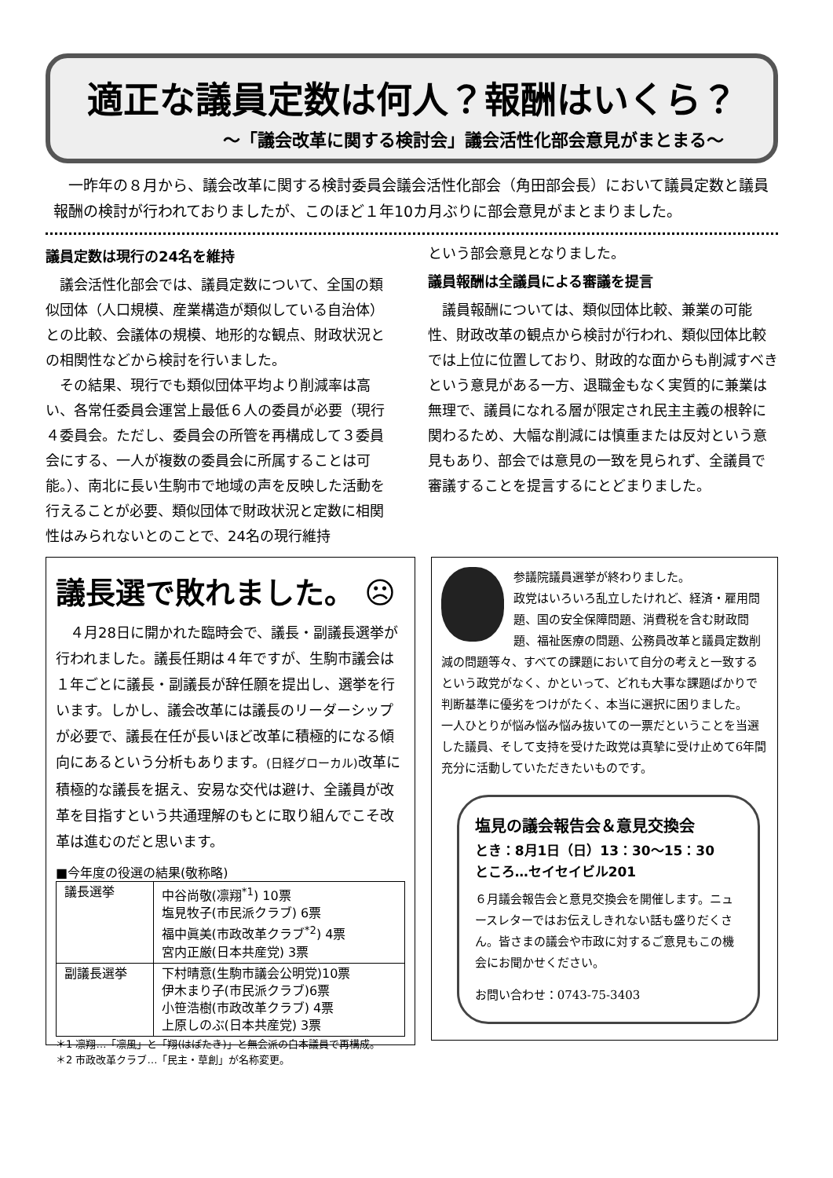適正な議員定数は何人？報酬はいくら？
〜「議会改革に関する検討会」議会活性化部会意見がまとまる〜
一昨年の８月から、議会改革に関する検討委員会議会活性化部会（角田部会長）において議員定数と議員報酬の検討が行われておりましたが、このほど１年10カ月ぶりに部会意見がまとまりました。
議員定数は現行の24名を維持
議会活性化部会では、議員定数について、全国の類似団体（人口規模、産業構造が類似している自治体）との比較、会議体の規模、地形的な観点、財政状況との相関性などから検討を行いました。
その結果、現行でも類似団体平均より削減率は高い、各常任委員会運営上最低６人の委員が必要（現行４委員会。ただし、委員会の所管を再構成して３委員会にする、一人が複数の委員会に所属することは可能。）、南北に長い生駒市で地域の声を反映した活動を行えることが必要、類似団体で財政状況と定数に相関性はみられないとのことで、24名の現行維持
という部会意見となりました。
議員報酬は全議員による審議を提言
議員報酬については、類似団体比較、兼業の可能性、財政改革の観点から検討が行われ、類似団体比較では上位に位置しており、財政的な面からも削減すべきという意見がある一方、退職金もなく実質的に兼業は無理で、議員になれる層が限定され民主主義の根幹に関わるため、大幅な削減には慎重または反対という意見もあり、部会では意見の一致を見られず、全議員で審議することを提言するにとどまりました。
議長選で敗れました。 ☹
４月28日に開かれた臨時会で、議長・副議長選挙が行われました。議長任期は４年ですが、生駒市議会は１年ごとに議長・副議長が辞任願を提出し、選挙を行います。しかし、議会改革には議長のリーダーシップが必要で、議長在任が長いほど改革に積極的になる傾向にあるという分析もあります。(日経グローカル) 改革に積極的な議長を据え、安易な交代は避け、全議員が改革を目指すという共通理解のもとに取り組んでこそ改革は進むのだと思います。
■今年度の役選の結果(敬称略)
| 議長選挙 | 中谷尚敬(凛翔<sup>*1</sup>) 10票 塩見牧子(市民派クラブ) 6票 福中眞美(市政改革クラブ<sup>*2</sup>) 4票 宮内正厳(日本共産党) 3票 |
| 副議長選挙 | 下村晴意(生駒市議会公明党)10票 伊木まり子(市民派クラブ)6票 小笹浩樹(市政改革クラブ) 4票 上原しのぶ(日本共産党) 3票 |
＊1 凛翔…「凛風」と「翔(はばたき)」と無会派の白本議員で再構成。
＊2 市政改革クラブ…「民主・草創」が名称変更。
参議院議員選挙が終わりました。
政党はいろいろ乱立したけれど、経済・雇用問題、国の安全保障問題、消費税を含む財政問題、福祉医療の問題、公務員改革と議員定数削減の問題等々、すべての課題において自分の考えと一致するという政党がなく、かといって、どれも大事な課題ばかりで判断基準に優劣をつけがたく、本当に選択に困りました。
一人ひとりが悩み悩み悩み抜いての一票だということを当選した議員、そして支持を受けた政党は真摯に受け止めて6年間充分に活動していただきたいものです。
塩見の議会報告会＆意見交換会
とき：8月1日（日）13：30〜15：30
ところ…セイセイビル201
６月議会報告会と意見交換会を開催します。ニュースレターではお伝えしきれない話も盛りだくさん。皆さまの議会や市政に対するご意見もこの機会にお聞かせください。
お問い合わせ：0743-75-3403